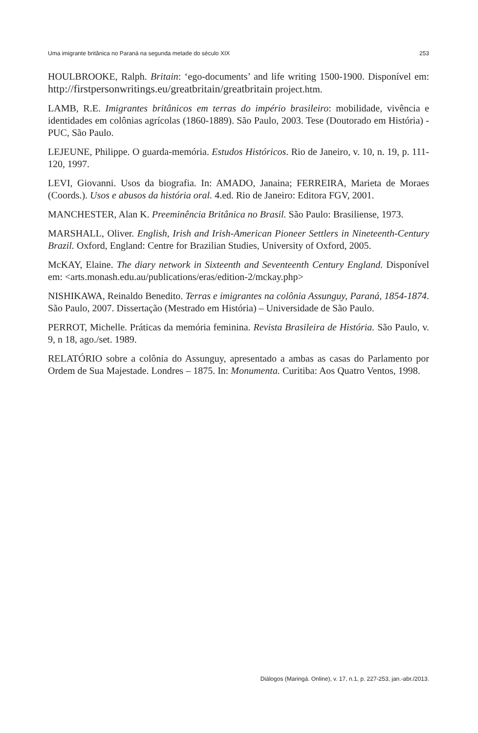Uma imigrante britânica no Paraná na segunda metade do século XIX 253
HOULBROOKE, Ralph. Britain: ‘ego-documents’ and life writing 1500-1900. Disponível em: http://firstpersonwritings.eu/greatbritain/greatbritain project.htm.
LAMB, R.E. Imigrantes britânicos em terras do império brasileiro: mobilidade, vivência e identidades em colônias agrícolas (1860-1889). São Paulo, 2003. Tese (Doutorado em História) - PUC, São Paulo.
LEJEUNE, Philippe. O guarda-memória. Estudos Históricos. Rio de Janeiro, v. 10, n. 19, p. 111-120, 1997.
LEVI, Giovanni. Usos da biografia. In: AMADO, Janaina; FERREIRA, Marieta de Moraes (Coords.). Usos e abusos da história oral. 4.ed. Rio de Janeiro: Editora FGV, 2001.
MANCHESTER, Alan K. Preeminência Britânica no Brasil. São Paulo: Brasiliense, 1973.
MARSHALL, Oliver. English, Irish and Irish-American Pioneer Settlers in Nineteenth-Century Brazil. Oxford, England: Centre for Brazilian Studies, University of Oxford, 2005.
McKAY, Elaine. The diary network in Sixteenth and Seventeenth Century England. Disponível em: <arts.monash.edu.au/publications/eras/edition-2/mckay.php>
NISHIKAWA, Reinaldo Benedito. Terras e imigrantes na colônia Assunguy, Paraná, 1854-1874. São Paulo, 2007. Dissertação (Mestrado em História) – Universidade de São Paulo.
PERROT, Michelle. Práticas da memória feminina. Revista Brasileira de História. São Paulo, v. 9, n 18, ago./set. 1989.
RELATÓRIO sobre a colônia do Assunguy, apresentado a ambas as casas do Parlamento por Ordem de Sua Majestade. Londres – 1875. In: Monumenta. Curitiba: Aos Quatro Ventos, 1998.
Diálogos (Maringá. Online), v. 17, n.1, p. 227-253, jan.-abr./2013.